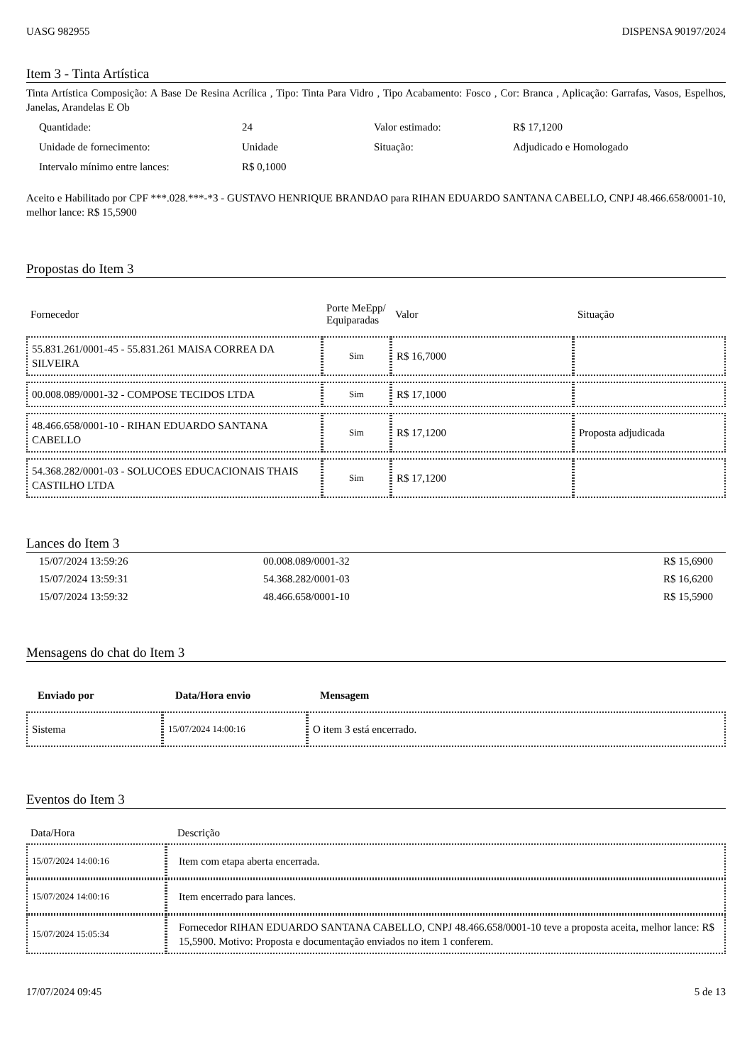UASG 982955 DISPENSA 90197/2024
Item 3 - Tinta Artística
Tinta Artística Composição: A Base De Resina Acrílica , Tipo: Tinta Para Vidro , Tipo Acabamento: Fosco , Cor: Branca , Aplicação: Garrafas, Vasos, Espelhos, Janelas, Arandelas E Ob
| Quantidade: | 24 | Valor estimado: | R$ 17,1200 |
| Unidade de fornecimento: | Unidade | Situação: | Adjudicado e Homologado |
| Intervalo mínimo entre lances: | R$ 0,1000 | | |
Aceito e Habilitado por CPF ***.028.***-*3 - GUSTAVO HENRIQUE BRANDAO para RIHAN EDUARDO SANTANA CABELLO, CNPJ 48.466.658/0001-10, melhor lance: R$ 15,5900
Propostas do Item 3
| Fornecedor | Porte MeEpp/ Equiparadas | Valor | Situação |
| --- | --- | --- | --- |
| 55.831.261/0001-45 - 55.831.261 MAISA CORREA DA SILVEIRA | Sim | R$ 16,7000 | |
| 00.008.089/0001-32 - COMPOSE TECIDOS LTDA | Sim | R$ 17,1000 | |
| 48.466.658/0001-10 - RIHAN EDUARDO SANTANA CABELLO | Sim | R$ 17,1200 | Proposta adjudicada |
| 54.368.282/0001-03 - SOLUCOES EDUCACIONAIS THAIS CASTILHO LTDA | Sim | R$ 17,1200 | |
Lances do Item 3
| 15/07/2024 13:59:26 | 00.008.089/0001-32 | R$ 15,6900 |
| 15/07/2024 13:59:31 | 54.368.282/0001-03 | R$ 16,6200 |
| 15/07/2024 13:59:32 | 48.466.658/0001-10 | R$ 15,5900 |
Mensagens do chat do Item 3
| Enviado por | Data/Hora envio | Mensagem |
| --- | --- | --- |
| Sistema | 15/07/2024 14:00:16 | O item 3 está encerrado. |
Eventos do Item 3
| Data/Hora | Descrição |
| --- | --- |
| 15/07/2024 14:00:16 | Item com etapa aberta encerrada. |
| 15/07/2024 14:00:16 | Item encerrado para lances. |
| 15/07/2024 15:05:34 | Fornecedor RIHAN EDUARDO SANTANA CABELLO, CNPJ 48.466.658/0001-10 teve a proposta aceita, melhor lance: R$ 15,5900. Motivo: Proposta e documentação enviados no item 1 conferem. |
17/07/2024 09:45 5 de 13